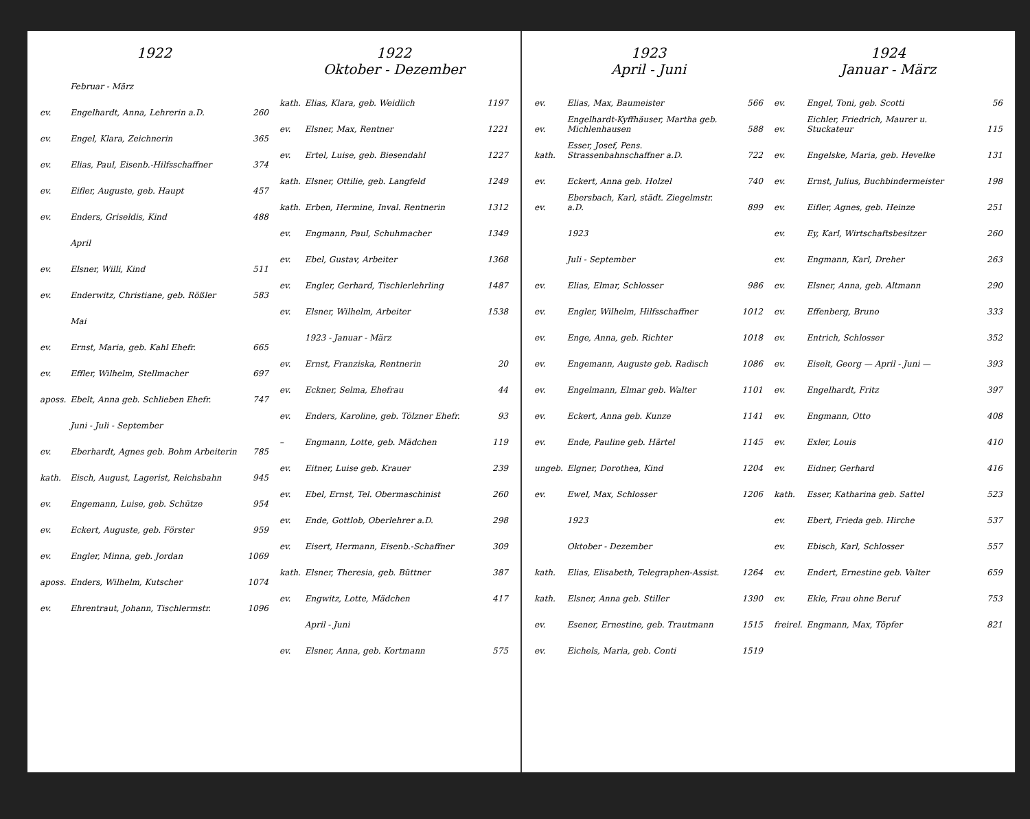1922
| | Februar - März | |
| ev. | Engelhardt, Anna, Lehrerin a.D. | 260 |
| ev. | Engel, Klara, Zeichnerin | 365 |
| ev. | Elias, Paul, Eisenb.-Hilfsschaffner | 374 |
| ev. | Eifler, Auguste, geb. Haupt | 457 |
| ev. | Enders, Griseldis, Kind | 488 |
| | April | |
| ev. | Elsner, Willi, Kind | 511 |
| ev. | Enderwitz, Christiane, geb. Rößler | 583 |
| | Mai | |
| ev. | Ernst, Maria, geb. Kahl Ehefr. | 665 |
| ev. | Effler, Wilhelm, Stellmacher | 697 |
| aposs. | Ebelt, Anna geb. Schlieben Ehefr. | 747 |
| | Juni - Juli - September | |
| ev. | Eberhardt, Agnes geb. Bohm Arbeiterin | 785 |
| kath. | Eisch, August, Lagerist, Reichsbahn | 945 |
| ev. | Engemann, Luise, geb. Schütze | 954 |
| ev. | Eckert, Auguste, geb. Förster | 959 |
| ev. | Engler, Minna, geb. Jordan | 1069 |
| aposs. | Enders, Wilhelm, Kutscher | 1074 |
| ev. | Ehrentraut, Johann, Tischlermstr. | 1096 |
1922
Oktober - Dezember
| kath. | Elias, Klara, geb. Weidlich | 1197 |
| ev. | Elsner, Max, Rentner | 1221 |
| ev. | Ertel, Luise, geb. Biesendahl | 1227 |
| kath. | Elsner, Ottilie, geb. Langfeld | 1249 |
| kath. | Erben, Hermine, Inval. Rentnerin | 1312 |
| ev. | Engmann, Paul, Schuhmacher | 1349 |
| ev. | Ebel, Gustav, Arbeiter | 1368 |
| ev. | Engler, Gerhard, Tischlerlehrling | 1487 |
| ev. | Elsner, Wilhelm, Arbeiter | 1538 |
| | 1923 - Januar - März | |
| ev. | Ernst, Franziska, Rentnerin | 20 |
| ev. | Eckner, Selma, Ehefrau | 44 |
| ev. | Enders, Karoline, geb. Tölzner Ehefr. | 93 |
| – | Engmann, Lotte, geb. Mädchen | 119 |
| ev. | Eitner, Luise geb. Krauer | 239 |
| ev. | Ebel, Ernst, Tel. Obermaschinist | 260 |
| ev. | Ende, Gottlob, Oberlehrer a.D. | 298 |
| ev. | Eisert, Hermann, Eisenb.-Schaffner | 309 |
| kath. | Elsner, Theresia, geb. Büttner | 387 |
| ev. | Engwitz, Lotte, Mädchen | 417 |
| | April - Juni | |
| ev. | Elsner, Anna, geb. Kortmann | 575 |
1923
April - Juni
| ev. | Elias, Max, Baumeister | 566 |
| ev. | Engelhardt-Kyffhäuser, Martha geb. Michlenhausen | 588 |
| kath. | Esser, Josef, Pens. Strassenbahnschaffner a.D. | 722 |
| ev. | Eckert, Anna geb. Holzel | 740 |
| ev. | Ebersbach, Karl, städt. Ziegelmstr. a.D. | 899 |
| | 1923 | |
| | Juli - September | |
| ev. | Elias, Elmar, Schlosser | 986 |
| ev. | Engler, Wilhelm, Hilfsschaffner | 1012 |
| ev. | Enge, Anna, geb. Richter | 1018 |
| ev. | Engemann, Auguste geb. Radisch | 1086 |
| ev. | Engelmann, Elmar geb. Walter | 1101 |
| ev. | Eckert, Anna geb. Kunze | 1141 |
| ev. | Ende, Pauline geb. Härtel | 1145 |
| ungeb. | Elgner, Dorothea, Kind | 1204 |
| ev. | Ewel, Max, Schlosser | 1206 |
| | 1923 | |
| | Oktober - Dezember | |
| kath. | Elias, Elisabeth, Telegraphen-Assist. | 1264 |
| kath. | Elsner, Anna geb. Stiller | 1390 |
| ev. | Esener, Ernestine, geb. Trautmann | 1515 |
| ev. | Eichels, Maria, geb. Conti | 1519 |
1924
Januar - März
| ev. | Engel, Toni, geb. Scotti | 56 |
| ev. | Eichler, Friedrich, Maurer u. Stuckateur | 115 |
| ev. | Engelske, Maria, geb. Hevelke | 131 |
| ev. | Ernst, Julius, Buchbindermeister | 198 |
| ev. | Eifler, Agnes, geb. Heinze | 251 |
| ev. | Ey, Karl, Wirtschaftsbesitzer | 260 |
| ev. | Engmann, Karl, Dreher | 263 |
| ev. | Elsner, Anna, geb. Altmann | 290 |
| ev. | Effenberg, Bruno | 333 |
| ev. | Entrich, Schlosser | 352 |
| ev. | Eiselt, Georg — April - Juni — | 393 |
| ev. | Engelhardt, Fritz | 397 |
| ev. | Engmann, Otto | 408 |
| ev. | Exler, Louis | 410 |
| ev. | Eidner, Gerhard | 416 |
| kath. | Esser, Katharina geb. Sattel | 523 |
| ev. | Ebert, Frieda geb. Hirche | 537 |
| ev. | Ebisch, Karl, Schlosser | 557 |
| ev. | Endert, Ernestine geb. Valter | 659 |
| ev. | Ekle, Frau ohne Beruf | 753 |
| freirel. | Engmann, Max, Töpfer | 821 |